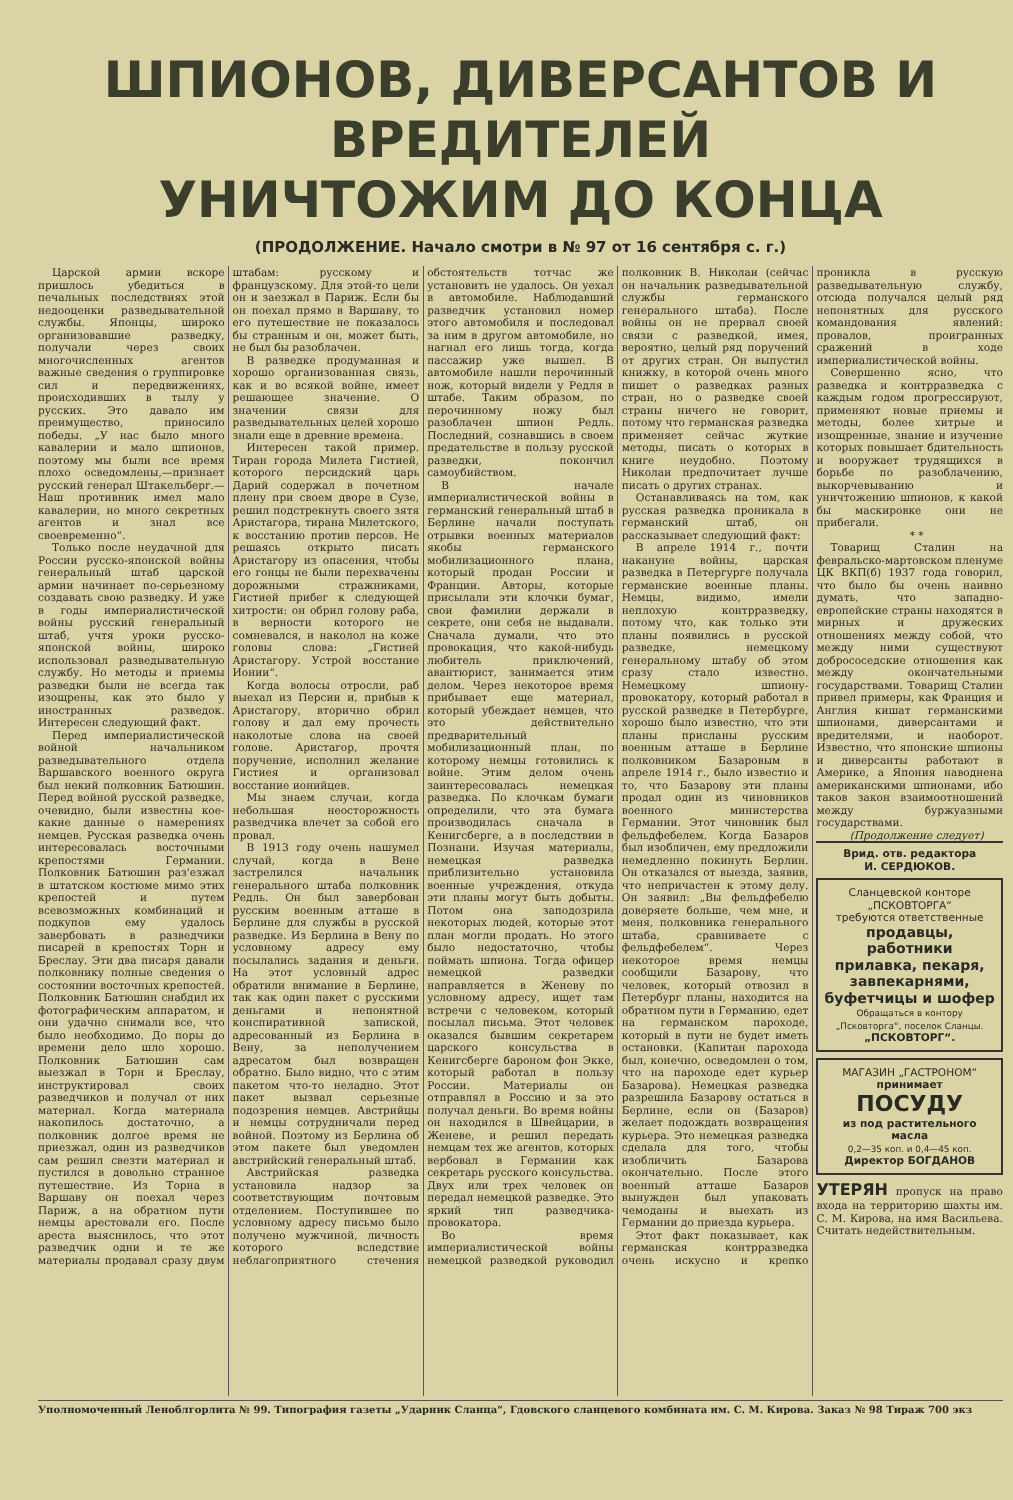ШПИОНОВ, ДИВЕРСАНТОВ И ВРЕДИТЕЛЕЙ
УНИЧТОЖИМ ДО КОНЦА
(ПРОДОЛЖЕНИЕ. Начало смотри в № 97 от 16 сентября с. г.)
Царской армии вскоре пришлось убедиться в печальных последствиях этой недооценки разведывательной службы. Японцы, широко организовавшие разведку, получали через своих многочисленных агентов важные сведения о группировке сил и передвижениях, происходивших в тылу у русских. Это давало им преимущество, приносило победы. „У нас было много кавалерии и мало шпионов, поэтому мы были все время плохо осведомлены,—признает русский генерал Штакельберг.—Наш противник имел мало кавалерии, но много секретных агентов и знал все своевременно“.
Только после неудачной для России русско-японской войны генеральный штаб царской армии начинает по-серьезному создавать свою разведку. И уже в годы империалистической войны русский генеральный штаб, учтя уроки русско-японской войны, широко использовал разведывательную службу. Но методы и приемы разведки были не всегда так изощрены, как это было у иностранных разведок. Интересен следующий факт.
Перед империалистической войной начальником разведывательного отдела Варшавского военного округа был некий полковник Батюшин. Перед войной русской разведке, очевидно, были известны кое-какие данные о намерениях немцев. Русская разведка очень интересовалась восточными крепостями Германии. Полковник Батюшин раз'езжал в штатском костюме мимо этих крепостей и путем всевозможных комбинаций и подкупов ему удалось завербовать в разведчики писарей в крепостях Торн и Бреслау. Эти два писаря давали полковнику полные сведения о состоянии восточных крепостей. Полковник Батюшин снабдил их фотографическим аппаратом, и они удачно снимали все, что было необходимо. До поры до времени дело шло хорошо. Полковник Батюшин сам выезжал в Торн и Бреслау, инструктировал своих разведчиков и получал от них материал. Когда материала накопилось достаточно, а полковник долгое время не приезжал, один из разведчиков сам решил свезти материал и пустился в довольно странное путешествие. Из Торна в Варшаву он поехал через Париж, а на обратном пути немцы арестовали его. После ареста выяснилось, что этот разведчик одни и те же материалы продавал сразу двум штабам: русскому и французскому. Для этой-то цели он и заезжал в Париж. Если бы он поехал прямо в Варшаву, то его путешествие не показалось бы странным и он, может быть, не был бы разоблачен.
В разведке продуманная и хорошо организованная связь, как и во всякой войне, имеет решающее значение. О значении связи для разведывательных целей хорошо знали еще в древние времена.
Интересен такой пример. Тиран города Милета Гистией, которого персидский царь Дарий содержал в почетном плену при своем дворе в Сузе, решил подстрекнуть своего зятя Аристагора, тирана Милетского, к восстанию против персов. Не решаясь открыто писать Аристагору из опасения, чтобы его гонцы не были перехвачены дорожными стражниками, Гистией прибег к следующей хитрости: он обрил голову раба, в верности которого не сомневался, и наколол на коже головы слова: „Гистией Аристагору. Устрой восстание Ионии“.
Когда волосы отросли, раб выехал из Персии и, прибыв к Аристагору, вторично обрил голову и дал ему прочесть наколотые слова на своей голове. Аристагор, прочтя поручение, исполнил желание Гистиея и организовал восстание ионийцев.
Мы знаем случаи, когда небольшая неосторожность разведчика влечет за собой его провал.
В 1913 году очень нашумел случай, когда в Вене застрелился начальник генерального штаба полковник Редль. Он был завербован русским военным атташе в Берлине для службы в русской разведке. Из Берлина в Вену по условному адресу ему посылались задания и деньги. На этот условный адрес обратили внимание в Берлине, так как один пакет с русскими деньгами и непонятной конспиративной запиской, адресованный из Берлина в Вену, за неполучением адресатом был возвращен обратно. Было видно, что с этим пакетом что-то неладно. Этот пакет вызвал серьезные подозрения немцев. Австрийцы и немцы сотрудничали перед войной. Поэтому из Берлина об этом пакете был уведомлен австрийский генеральный штаб.
Австрийская разведка установила надзор за соответствующим почтовым отделением. Поступившее по условному адресу письмо было получено мужчиной, личность которого вследствие неблагоприятного стечения обстоятельств тотчас же установить не удалось. Он уехал в автомобиле. Наблюдавший разведчик установил номер этого автомобиля и последовал за ним в другом автомобиле, но нагнал его лишь тогда, когда пассажир уже вышел. В автомобиле нашли перочинный нож, который видели у Редля в штабе. Таким образом, по перочинному ножу был разоблачен шпион Редль. Последний, сознавшись в своем предательстве в пользу русской разведки, покончил самоубийством.
В начале империалистической войны в германский генеральный штаб в Берлине начали поступать отрывки военных материалов якобы германского мобилизационного плана, который продан России и Франции. Авторы, которые присылали эти клочки бумаг, свои фамилии держали в секрете, они себя не выдавали. Сначала думали, что это провокация, что какой-нибудь любитель приключений, авантюрист, занимается этим делом. Через некоторое время прибывает еще материал, который убеждает немцев, что это действительно предварительный мобилизационный план, по которому немцы готовились к войне. Этим делом очень заинтересовалась немецкая разведка. По клочкам бумаги определили, что эта бумага производилась сначала в Кенигсберге, а в последствии в Познани. Изучая материалы, немецкая разведка приблизительно установила военные учреждения, откуда эти планы могут быть добыты. Потом она заподозрила некоторых людей, которые этот план могли продать. Но этого было недостаточно, чтобы поймать шпиона. Тогда офицер немецкой разведки направляется в Женеву по условному адресу, ищет там встречи с человеком, который посылал письма. Этот человек оказался бывшим секретарем царского консульства в Кенигсберге бароном фон Экке, который работал в пользу России. Материалы он отправлял в Россию и за это получал деньги. Во время войны он находился в Швейцарии, в Женеве, и решил передать немцам тех же агентов, которых вербовал в Германии как секретарь русского консульства. Двух или трех человек он передал немецкой разведке. Это яркий тип разведчика-провокатора.
Во время империалистической войны немецкой разведкой руководил полковник В. Николаи (сейчас он начальник разведывательной службы германского генерального штаба). После войны он не прервал своей связи с разведкой, имея, вероятно, целый ряд поручений от других стран. Он выпустил книжку, в которой очень много пишет о разведках разных стран, но о разведке своей страны ничего не говорит, потому что германская разведка применяет сейчас жуткие методы, писать о которых в книге неудобно. Поэтому Николаи предпочитает лучше писать о других странах.
Останавливаясь на том, как русская разведка проникала в германский штаб, он рассказывает следующий факт:
В апреле 1914 г., почти накануне войны, царская разведка в Петергурге получала германские военные планы. Немцы, видимо, имели неплохую контрразведку, потому что, как только эти планы появились в русской разведке, немецкому генеральному штабу об этом сразу стало известно. Немецкому шпиону-провокатору, который работал в русской разведке в Петербурге, хорошо было известно, что эти планы присланы русским военным атташе в Берлине полковником Базаровым в апреле 1914 г., было известно и то, что Базарову эти планы продал один из чиновников военного министерства Германии. Этот чиновник был фельдфебелем. Когда Базаров был изобличен, ему предложили немедленно покинуть Берлин. Он отказался от выезда, заявив, что непричастен к этому делу. Он заявил: „Вы фельдфебелю доверяете больше, чем мне, и меня, полковника генерального штаба, сравниваете с фельдфебелем“. Через некоторое время немцы сообщили Базарову, что человек, который отвозил в Петербург планы, находится на обратном пути в Германию, едет на германском пароходе, который в пути не будет иметь остановки. (Капитан парохода был, конечно, осведомлен о том, что на пароходе едет курьер Базарова). Немецкая разведка разрешила Базарову остаться в Берлине, если он (Базаров) желает подождать возвращения курьера. Это немецкая разведка сделала для того, чтобы изобличить Базарова окончательно. После этого военный атташе Базаров вынужден был упаковать чемоданы и выехать из Германии до приезда курьера.
Этот факт показывает, как германская контрразведка очень искусно и крепко проникла в русскую разведывательную службу, отсюда получался целый ряд непонятных для русского командования явлений: провалов, проигранных сражений в ходе империалистической войны.
Совершенно ясно, что разведка и контрразведка с каждым годом прогрессируют, применяют новые приемы и методы, более хитрые и изощренные, знание и изучение которых повышает бдительность и вооружает трудящихся в борьбе по разоблачению, выкорчевыванию и уничтожению шпионов, к какой бы маскировке они не прибегали.
* *
Товарищ Сталин на февральско-мартовском пленуме ЦК ВКП(б) 1937 года говорил, что было бы очень наивно думать, что западно-европейские страны находятся в мирных и дружеских отношениях между собой, что между ними существуют добрососедские отношения как между окончательными государствами. Товарищ Сталин привел примеры, как Франция и Англия кишат германскими шпионами, диверсантами и вредителями, и наоборот. Известно, что японские шпионы и диверсанты работают в Америке, а Япония наводнена американскими шпионами, ибо таков закон взаимоотношений между буржуазными государствами.
(Продолжение следует)
Врид. отв. редактора
И. СЕРДЮКОВ.
Сланцевской конторе „ПСКОВТОРГА“
требуются ответственные
продавцы, работники прилавка, пекаря, завпекарнями, буфетчицы и шофер
Обращаться в контору „Псковторга“, поселок Сланцы.
„ПСКОВТОРГ“.
МАГАЗИН „ГАСТРОНОМ“
принимает
ПОСУДУ
из под растительного масла
0,2—35 коп. и 0,4—45 коп.
Директор БОГДАНОВ
УТЕРЯН пропуск на право входа на территорию шахты им. С. М. Кирова, на имя Васильева. Считать недействительным.
Уполномоченный Леноблгорлита № 99. Типография газеты „Ударник Сланца“, Гдовского сланцевого комбината им. С. М. Кирова. Заказ № 98 Тираж 700 экз